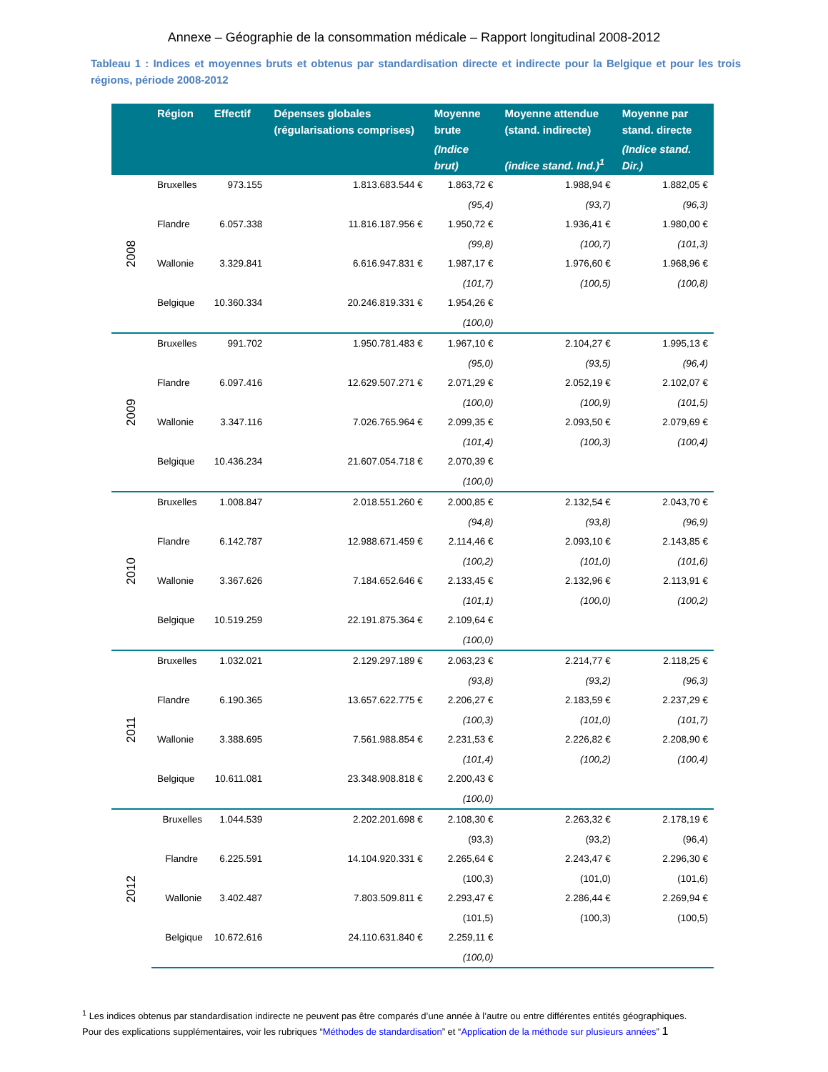Annexe – Géographie de la consommation médicale – Rapport longitudinal 2008-2012
Tableau 1 : Indices et moyennes bruts et obtenus par standardisation directe et indirecte pour la Belgique et pour les trois régions, période 2008-2012
| | Région | Effectif | Dépenses globales (régularisations comprises) | Moyenne brute | Moyenne attendue (stand. indirecte) | Moyenne par stand. directe |
| --- | --- | --- | --- | --- | --- | --- |
| | | | | (Indice brut) | (indice stand. Ind.)<sup>1</sup> | (Indice stand. Dir.) |
| 2008 | Bruxelles | 973.155 | 1.813.683.544 € | 1.863,72 € | 1.988,94 € | 1.882,05 € |
| | | | | (95,4) | (93,7) | (96,3) |
| | Flandre | 6.057.338 | 11.816.187.956 € | 1.950,72 € | 1.936,41 € | 1.980,00 € |
| | | | | (99,8) | (100,7) | (101,3) |
| | Wallonie | 3.329.841 | 6.616.947.831 € | 1.987,17 € | 1.976,60 € | 1.968,96 € |
| | | | | (101,7) | (100,5) | (100,8) |
| | Belgique | 10.360.334 | 20.246.819.331 € | 1.954,26 € | | |
| | | | | (100,0) | | |
| 2009 | Bruxelles | 991.702 | 1.950.781.483 € | 1.967,10 € | 2.104,27 € | 1.995,13 € |
| | | | | (95,0) | (93,5) | (96,4) |
| | Flandre | 6.097.416 | 12.629.507.271 € | 2.071,29 € | 2.052,19 € | 2.102,07 € |
| | | | | (100,0) | (100,9) | (101,5) |
| | Wallonie | 3.347.116 | 7.026.765.964 € | 2.099,35 € | 2.093,50 € | 2.079,69 € |
| | | | | (101,4) | (100,3) | (100,4) |
| | Belgique | 10.436.234 | 21.607.054.718 € | 2.070,39 € | | |
| | | | | (100,0) | | |
| 2010 | Bruxelles | 1.008.847 | 2.018.551.260 € | 2.000,85 € | 2.132,54 € | 2.043,70 € |
| | | | | (94,8) | (93,8) | (96,9) |
| | Flandre | 6.142.787 | 12.988.671.459 € | 2.114,46 € | 2.093,10 € | 2.143,85 € |
| | | | | (100,2) | (101,0) | (101,6) |
| | Wallonie | 3.367.626 | 7.184.652.646 € | 2.133,45 € | 2.132,96 € | 2.113,91 € |
| | | | | (101,1) | (100,0) | (100,2) |
| | Belgique | 10.519.259 | 22.191.875.364 € | 2.109,64 € | | |
| | | | | (100,0) | | |
| 2011 | Bruxelles | 1.032.021 | 2.129.297.189 € | 2.063,23 € | 2.214,77 € | 2.118,25 € |
| | | | | (93,8) | (93,2) | (96,3) |
| | Flandre | 6.190.365 | 13.657.622.775 € | 2.206,27 € | 2.183,59 € | 2.237,29 € |
| | | | | (100,3) | (101,0) | (101,7) |
| | Wallonie | 3.388.695 | 7.561.988.854 € | 2.231,53 € | 2.226,82 € | 2.208,90 € |
| | | | | (101,4) | (100,2) | (100,4) |
| | Belgique | 10.611.081 | 23.348.908.818 € | 2.200,43 € | | |
| | | | | (100,0) | | |
| 2012 | Bruxelles | 1.044.539 | 2.202.201.698 € | 2.108,30 € | 2.263,32 € | 2.178,19 € |
| | | | | (93,3) | (93,2) | (96,4) |
| | Flandre | 6.225.591 | 14.104.920.331 € | 2.265,64 € | 2.243,47 € | 2.296,30 € |
| | | | | (100,3) | (101,0) | (101,6) |
| | Wallonie | 3.402.487 | 7.803.509.811 € | 2.293,47 € | 2.286,44 € | 2.269,94 € |
| | | | | (101,5) | (100,3) | (100,5) |
| | Belgique | 10.672.616 | 24.110.631.840 € | 2.259,11 € | | |
| | | | | (100,0) | | |
<sup>1</sup> Les indices obtenus par standardisation indirecte ne peuvent pas être comparés d’une année à l’autre ou entre différentes entités géographiques.
Pour des explications supplémentaires, voir les rubriques “Méthodes de standardisation” et “Application de la méthode sur plusieurs années” 1